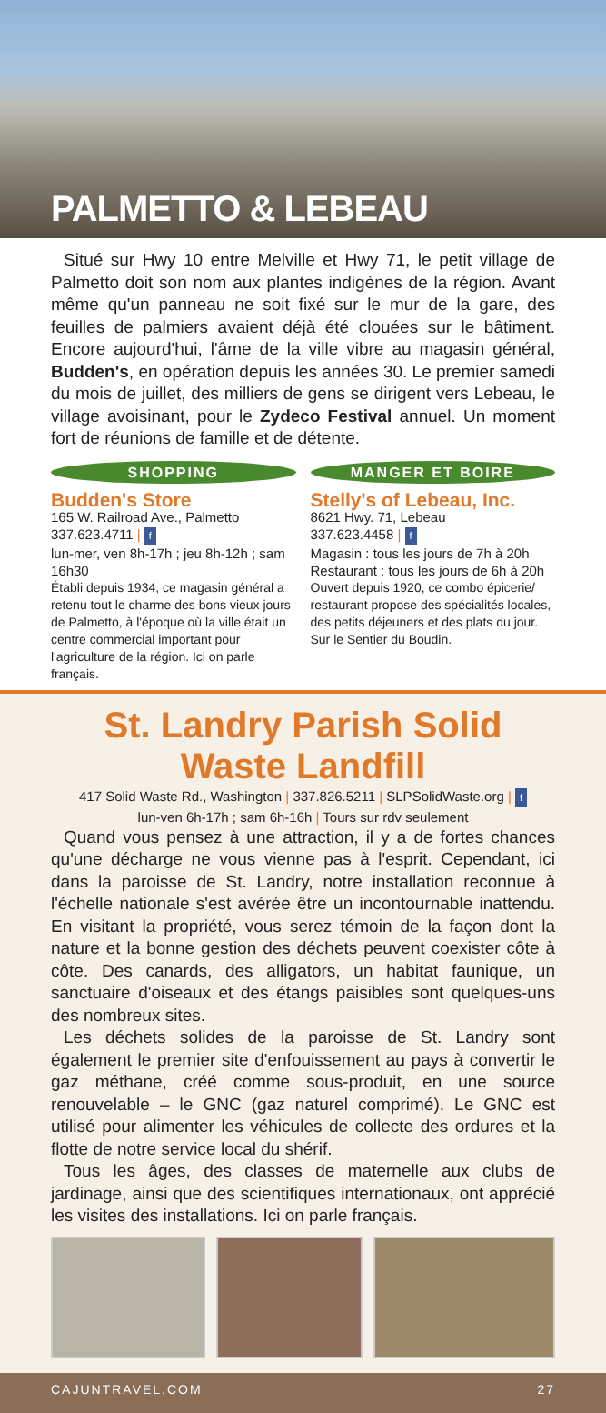PALMETTO & LEBEAU
Situé sur Hwy 10 entre Melville et Hwy 71, le petit village de Palmetto doit son nom aux plantes indigènes de la région. Avant même qu'un panneau ne soit fixé sur le mur de la gare, des feuilles de palmiers avaient déjà été clouées sur le bâtiment. Encore aujourd'hui, l'âme de la ville vibre au magasin général, Budden's, en opération depuis les années 30. Le premier samedi du mois de juillet, des milliers de gens se dirigent vers Lebeau, le village avoisinant, pour le Zydeco Festival annuel. Un moment fort de réunions de famille et de détente.
SHOPPING
Budden's Store
165 W. Railroad Ave., Palmetto
337.623.4711 | f
lun-mer, ven 8h-17h ; jeu 8h-12h ; sam 16h30
Établi depuis 1934, ce magasin général a retenu tout le charme des bons vieux jours de Palmetto, à l'époque où la ville était un centre commercial important pour l'agriculture de la région. Ici on parle français.
MANGER ET BOIRE
Stelly's of Lebeau, Inc.
8621 Hwy. 71, Lebeau
337.623.4458 | f
Magasin : tous les jours de 7h à 20h
Restaurant : tous les jours de 6h à 20h
Ouvert depuis 1920, ce combo épicerie/ restaurant propose des spécialités locales, des petits déjeuners et des plats du jour. Sur le Sentier du Boudin.
St. Landry Parish Solid Waste Landfill
417 Solid Waste Rd., Washington | 337.826.5211 | SLPSolidWaste.org | f
lun-ven 6h-17h ; sam 6h-16h | Tours sur rdv seulement
Quand vous pensez à une attraction, il y a de fortes chances qu'une décharge ne vous vienne pas à l'esprit. Cependant, ici dans la paroisse de St. Landry, notre installation reconnue à l'échelle nationale s'est avérée être un incontournable inattendu. En visitant la propriété, vous serez témoin de la façon dont la nature et la bonne gestion des déchets peuvent coexister côte à côte. Des canards, des alligators, un habitat faunique, un sanctuaire d'oiseaux et des étangs paisibles sont quelques-uns des nombreux sites.
Les déchets solides de la paroisse de St. Landry sont également le premier site d'enfouissement au pays à convertir le gaz méthane, créé comme sous-produit, en une source renouvelable – le GNC (gaz naturel comprimé). Le GNC est utilisé pour alimenter les véhicules de collecte des ordures et la flotte de notre service local du shérif.
Tous les âges, des classes de maternelle aux clubs de jardinage, ainsi que des scientifiques internationaux, ont apprécié les visites des installations. Ici on parle français.
CAJUNTRAVEL.COM 27